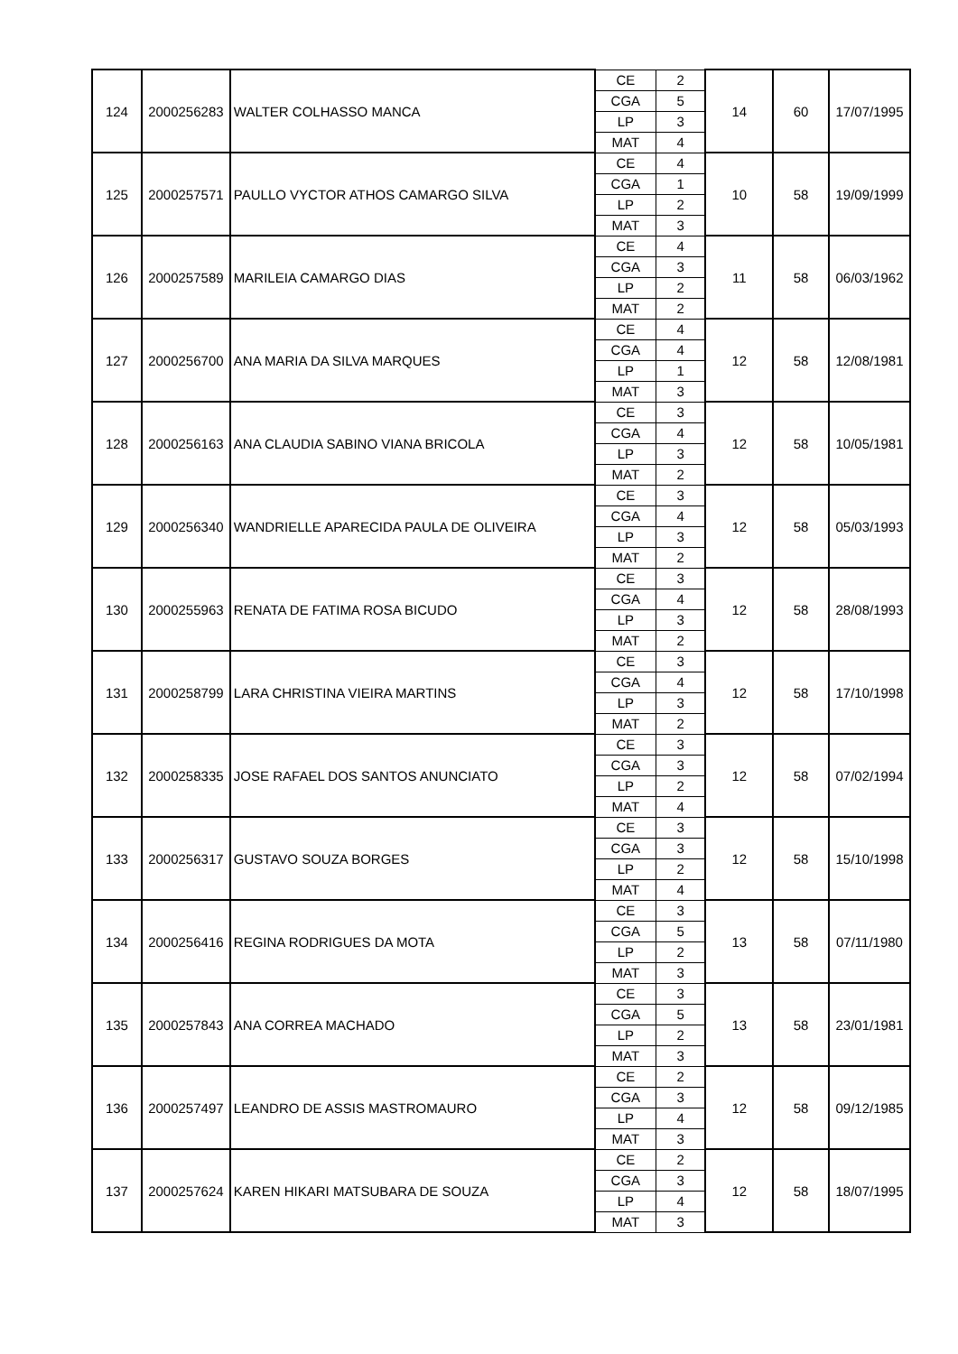| 124 | 2000256283 | WALTER COLHASSO MANCA | CE | 2 | 14 | 60 | 17/07/1995 |
| | | | CGA | 5 | | | |
| | | | LP | 3 | | | |
| | | | MAT | 4 | | | |
| 125 | 2000257571 | PAULLO VYCTOR ATHOS CAMARGO SILVA | CE | 4 | 10 | 58 | 19/09/1999 |
| | | | CGA | 1 | | | |
| | | | LP | 2 | | | |
| | | | MAT | 3 | | | |
| 126 | 2000257589 | MARILEIA CAMARGO DIAS | CE | 4 | 11 | 58 | 06/03/1962 |
| | | | CGA | 3 | | | |
| | | | LP | 2 | | | |
| | | | MAT | 2 | | | |
| 127 | 2000256700 | ANA MARIA DA SILVA MARQUES | CE | 4 | 12 | 58 | 12/08/1981 |
| | | | CGA | 4 | | | |
| | | | LP | 1 | | | |
| | | | MAT | 3 | | | |
| 128 | 2000256163 | ANA CLAUDIA SABINO VIANA BRICOLA | CE | 3 | 12 | 58 | 10/05/1981 |
| | | | CGA | 4 | | | |
| | | | LP | 3 | | | |
| | | | MAT | 2 | | | |
| 129 | 2000256340 | WANDRIELLE APARECIDA PAULA DE OLIVEIRA | CE | 3 | 12 | 58 | 05/03/1993 |
| | | | CGA | 4 | | | |
| | | | LP | 3 | | | |
| | | | MAT | 2 | | | |
| 130 | 2000255963 | RENATA DE FATIMA ROSA BICUDO | CE | 3 | 12 | 58 | 28/08/1993 |
| | | | CGA | 4 | | | |
| | | | LP | 3 | | | |
| | | | MAT | 2 | | | |
| 131 | 2000258799 | LARA CHRISTINA VIEIRA MARTINS | CE | 3 | 12 | 58 | 17/10/1998 |
| | | | CGA | 4 | | | |
| | | | LP | 3 | | | |
| | | | MAT | 2 | | | |
| 132 | 2000258335 | JOSE RAFAEL DOS SANTOS ANUNCIATO | CE | 3 | 12 | 58 | 07/02/1994 |
| | | | CGA | 3 | | | |
| | | | LP | 2 | | | |
| | | | MAT | 4 | | | |
| 133 | 2000256317 | GUSTAVO SOUZA BORGES | CE | 3 | 12 | 58 | 15/10/1998 |
| | | | CGA | 3 | | | |
| | | | LP | 2 | | | |
| | | | MAT | 4 | | | |
| 134 | 2000256416 | REGINA RODRIGUES DA MOTA | CE | 3 | 13 | 58 | 07/11/1980 |
| | | | CGA | 5 | | | |
| | | | LP | 2 | | | |
| | | | MAT | 3 | | | |
| 135 | 2000257843 | ANA CORREA MACHADO | CE | 3 | 13 | 58 | 23/01/1981 |
| | | | CGA | 5 | | | |
| | | | LP | 2 | | | |
| | | | MAT | 3 | | | |
| 136 | 2000257497 | LEANDRO DE ASSIS MASTROMAURO | CE | 2 | 12 | 58 | 09/12/1985 |
| | | | CGA | 3 | | | |
| | | | LP | 4 | | | |
| | | | MAT | 3 | | | |
| 137 | 2000257624 | KAREN HIKARI MATSUBARA DE SOUZA | CE | 2 | 12 | 58 | 18/07/1995 |
| | | | CGA | 3 | | | |
| | | | LP | 4 | | | |
| | | | MAT | 3 | | | |